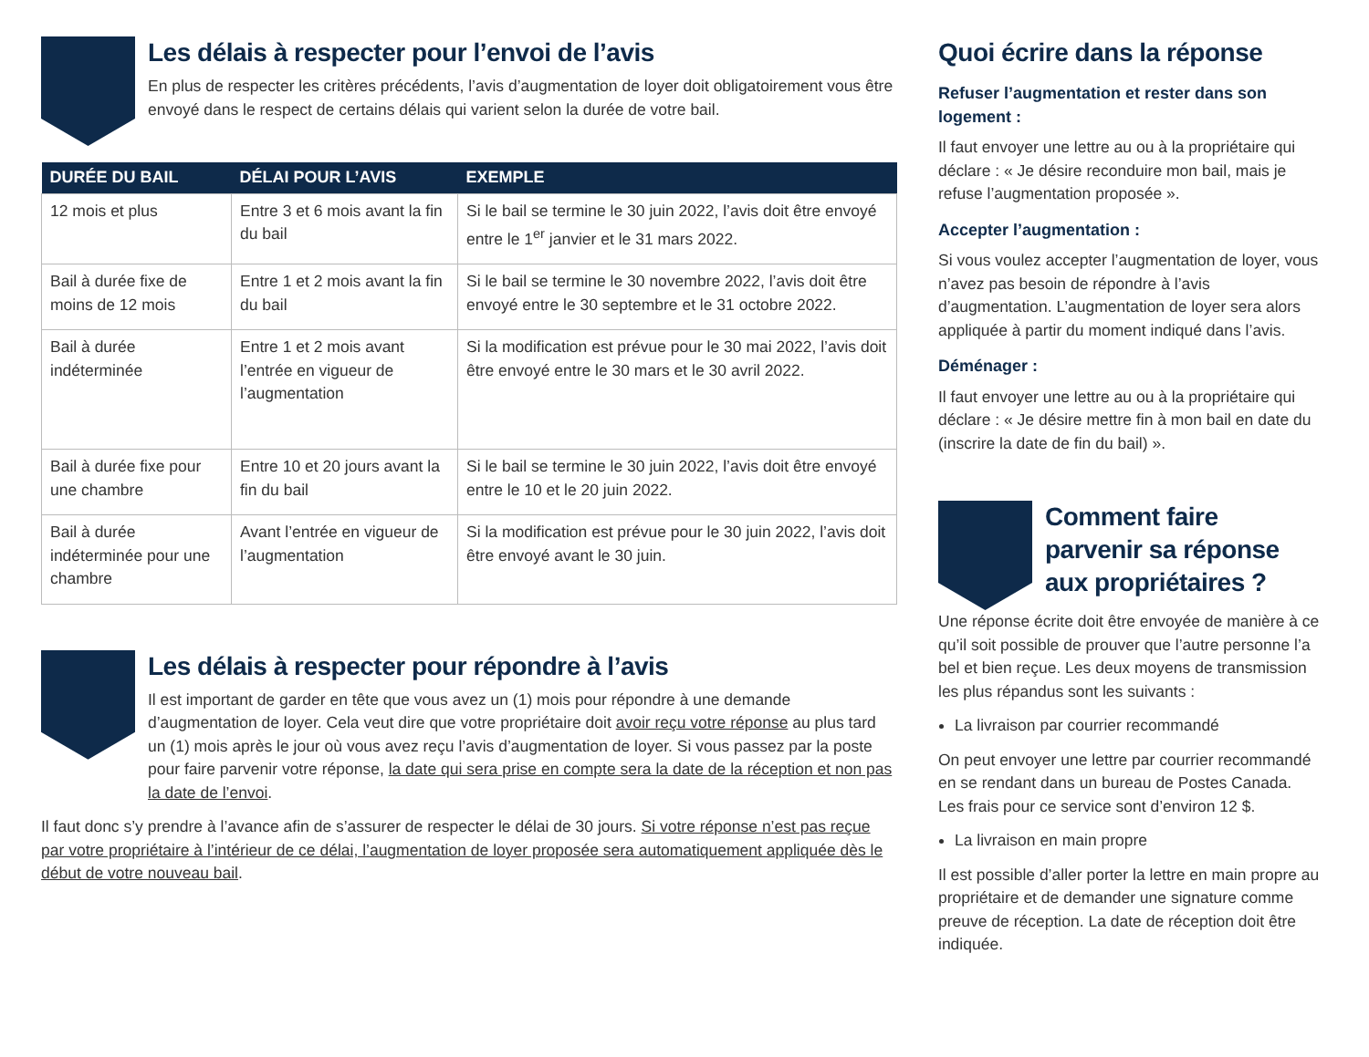Les délais à respecter pour l’envoi de l’avis
En plus de respecter les critères précédents, l’avis d’augmentation de loyer doit obligatoirement vous être envoyé dans le respect de certains délais qui varient selon la durée de votre bail.
| DURÉE DU BAIL | DÉLAI POUR L’AVIS | EXEMPLE |
| --- | --- | --- |
| 12 mois et plus | Entre 3 et 6 mois avant la fin du bail | Si le bail se termine le 30 juin 2022, l’avis doit être envoyé entre le 1<sup>er</sup> janvier et le 31 mars 2022. |
| Bail à durée fixe de moins de 12 mois | Entre 1 et 2 mois avant la fin du bail | Si le bail se termine le 30 novembre 2022, l’avis doit être envoyé entre le 30 septembre et le 31 octobre 2022. |
| Bail à durée indéterminée | Entre 1 et 2 mois avant l’entrée en vigueur de l’augmentation | Si la modification est prévue pour le 30 mai 2022, l’avis doit être envoyé entre le 30 mars et le 30 avril 2022. |
| Bail à durée fixe pour une chambre | Entre 10 et 20 jours avant la fin du bail | Si le bail se termine le 30 juin 2022, l’avis doit être envoyé entre le 10 et le 20 juin 2022. |
| Bail à durée indéterminée pour une chambre | Avant l’entrée en vigueur de l’augmentation | Si la modification est prévue pour le 30 juin 2022, l’avis doit être envoyé avant le 30 juin. |
Les délais à respecter pour répondre à l’avis
Il est important de garder en tête que vous avez un (1) mois pour répondre à une demande d’augmentation de loyer. Cela veut dire que votre propriétaire doit avoir reçu votre réponse au plus tard un (1) mois après le jour où vous avez reçu l’avis d’augmentation de loyer. Si vous passez par la poste pour faire parvenir votre réponse, la date qui sera prise en compte sera la date de la réception et non pas la date de l’envoi.
Il faut donc s’y prendre à l’avance afin de s’assurer de respecter le délai de 30 jours. Si votre réponse n’est pas reçue par votre propriétaire à l’intérieur de ce délai, l’augmentation de loyer proposée sera automatiquement appliquée dès le début de votre nouveau bail.
Quoi écrire dans la réponse
Refuser l’augmentation et rester dans son logement :
Il faut envoyer une lettre au ou à la propriétaire qui déclare : « Je désire reconduire mon bail, mais je refuse l’augmentation proposée ».
Accepter l’augmentation :
Si vous voulez accepter l’augmentation de loyer, vous n’avez pas besoin de répondre à l’avis d’augmentation. L’augmentation de loyer sera alors appliquée à partir du moment indiqué dans l’avis.
Déménager :
Il faut envoyer une lettre au ou à la propriétaire qui déclare : « Je désire mettre fin à mon bail en date du (inscrire la date de fin du bail) ».
Comment faire parvenir sa réponse aux propriétaires ?
Une réponse écrite doit être envoyée de manière à ce qu’il soit possible de prouver que l’autre personne l’a bel et bien reçue. Les deux moyens de transmission les plus répandus sont les suivants :
La livraison par courrier recommandé
On peut envoyer une lettre par courrier recommandé en se rendant dans un bureau de Postes Canada. Les frais pour ce service sont d’environ 12 $.
La livraison en main propre
Il est possible d’aller porter la lettre en main propre au propriétaire et de demander une signature comme preuve de réception. La date de réception doit être indiquée.